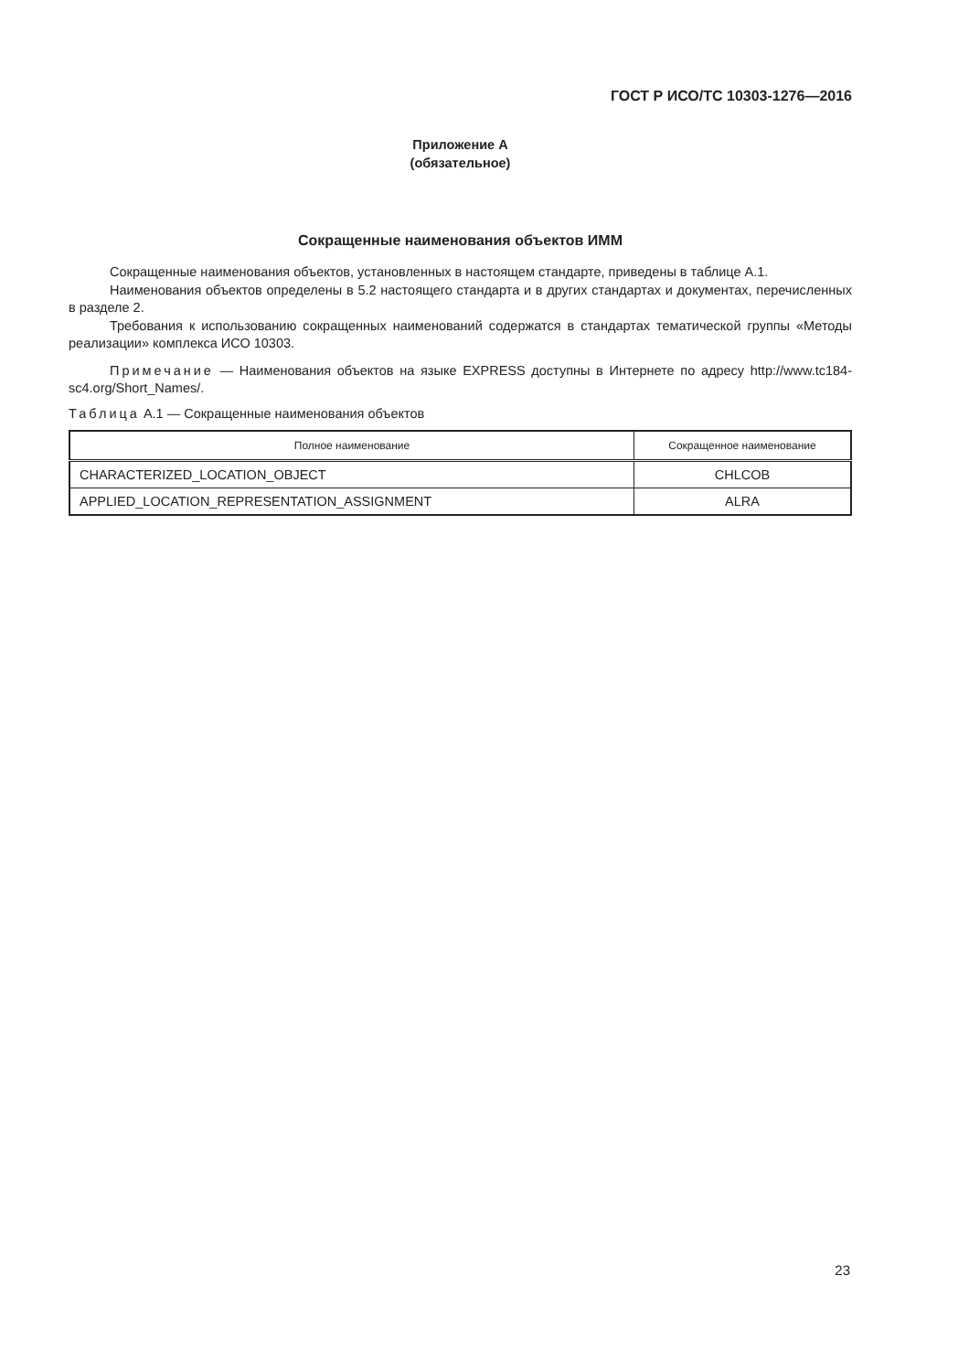ГОСТ Р ИСО/ТС 10303-1276—2016
Приложение А
(обязательное)
Сокращенные наименования объектов ИММ
Сокращенные наименования объектов, установленных в настоящем стандарте, приведены в таблице А.1.
Наименования объектов определены в 5.2 настоящего стандарта и в других стандартах и документах, перечисленных в разделе 2.
Требования к использованию сокращенных наименований содержатся в стандартах тематической группы «Методы реализации» комплекса ИСО 10303.
Примечание — Наименования объектов на языке EXPRESS доступны в Интернете по адресу http://www.tc184-sc4.org/Short_Names/.
Таблица А.1 — Сокращенные наименования объектов
| Полное наименование | Сокращенное наименование |
| --- | --- |
| CHARACTERIZED_LOCATION_OBJECT | CHLCOB |
| APPLIED_LOCATION_REPRESENTATION_ASSIGNMENT | ALRA |
23